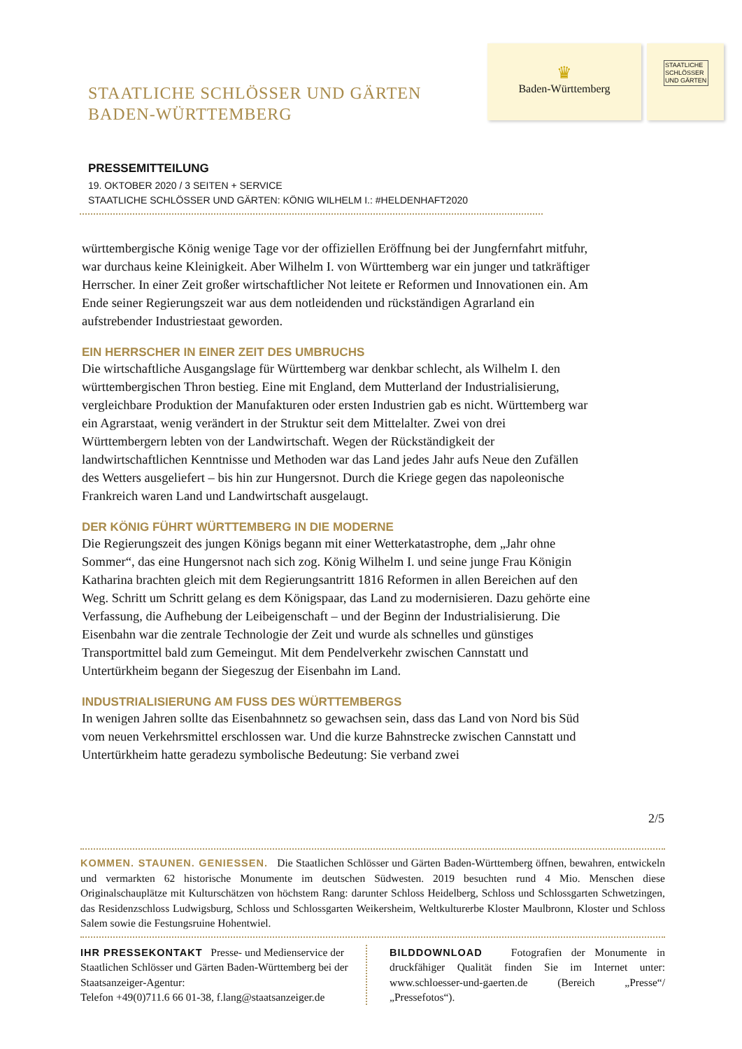STAATLICHE SCHLÖSSER UND GÄRTEN
BADEN-WÜRTTEMBERG
♛
Baden-Württemberg
STAATLICHE SCHLÖSSER UND GÄRTEN
PRESSEMITTEILUNG
19. OKTOBER 2020 / 3 SEITEN + SERVICE
STAATLICHE SCHLÖSSER UND GÄRTEN: KÖNIG WILHELM I.: #HELDENHAFT2020
württembergische König wenige Tage vor der offiziellen Eröffnung bei der Jungfernfahrt mitfuhr, war durchaus keine Kleinigkeit. Aber Wilhelm I. von Württemberg war ein junger und tatkräftiger Herrscher. In einer Zeit großer wirtschaftlicher Not leitete er Reformen und Innovationen ein. Am Ende seiner Regierungszeit war aus dem notleidenden und rückständigen Agrarland ein aufstrebender Industriestaat geworden.
EIN HERRSCHER IN EINER ZEIT DES UMBRUCHS
Die wirtschaftliche Ausgangslage für Württemberg war denkbar schlecht, als Wilhelm I. den württembergischen Thron bestieg. Eine mit England, dem Mutterland der Industrialisierung, vergleichbare Produktion der Manufakturen oder ersten Industrien gab es nicht. Württemberg war ein Agrarstaat, wenig verändert in der Struktur seit dem Mittelalter. Zwei von drei Württembergern lebten von der Landwirtschaft. Wegen der Rückständigkeit der landwirtschaftlichen Kenntnisse und Methoden war das Land jedes Jahr aufs Neue den Zufällen des Wetters ausgeliefert – bis hin zur Hungersnot. Durch die Kriege gegen das napoleonische Frankreich waren Land und Landwirtschaft ausgelaugt.
DER KÖNIG FÜHRT WÜRTTEMBERG IN DIE MODERNE
Die Regierungszeit des jungen Königs begann mit einer Wetterkatastrophe, dem „Jahr ohne Sommer“, das eine Hungersnot nach sich zog. König Wilhelm I. und seine junge Frau Königin Katharina brachten gleich mit dem Regierungsantritt 1816 Reformen in allen Bereichen auf den Weg. Schritt um Schritt gelang es dem Königspaar, das Land zu modernisieren. Dazu gehörte eine Verfassung, die Aufhebung der Leibeigenschaft – und der Beginn der Industrialisierung. Die Eisenbahn war die zentrale Technologie der Zeit und wurde als schnelles und günstiges Transportmittel bald zum Gemeingut. Mit dem Pendelverkehr zwischen Cannstatt und Untertürkheim begann der Siegeszug der Eisenbahn im Land.
INDUSTRIALISIERUNG AM FUSS DES WÜRTTEMBERGS
In wenigen Jahren sollte das Eisenbahnnetz so gewachsen sein, dass das Land von Nord bis Süd vom neuen Verkehrsmittel erschlossen war. Und die kurze Bahnstrecke zwischen Cannstatt und Untertürkheim hatte geradezu symbolische Bedeutung: Sie verband zwei
2/5
KOMMEN. STAUNEN. GENIESSEN. Die Staatlichen Schlösser und Gärten Baden-Württemberg öffnen, bewahren, entwickeln und vermarkten 62 historische Monumente im deutschen Südwesten. 2019 besuchten rund 4 Mio. Menschen diese Originalschauplätze mit Kulturschätzen von höchstem Rang: darunter Schloss Heidelberg, Schloss und Schlossgarten Schwetzingen, das Residenzschloss Ludwigsburg, Schloss und Schlossgarten Weikersheim, Weltkulturerbe Kloster Maulbronn, Kloster und Schloss Salem sowie die Festungsruine Hohentwiel.
IHR PRESSEKONTAKT Presse- und Medienservice der Staatlichen Schlösser und Gärten Baden-Württemberg bei der Staatsanzeiger-Agentur:
Telefon +49(0)711.6 66 01-38, f.lang@staatsanzeiger.de
BILDDOWNLOAD Fotografien der Monumente in druckfähiger Qualität finden Sie im Internet unter: www.schloesser-und-gaerten.de (Bereich „Presse“/„Pressefotos“).